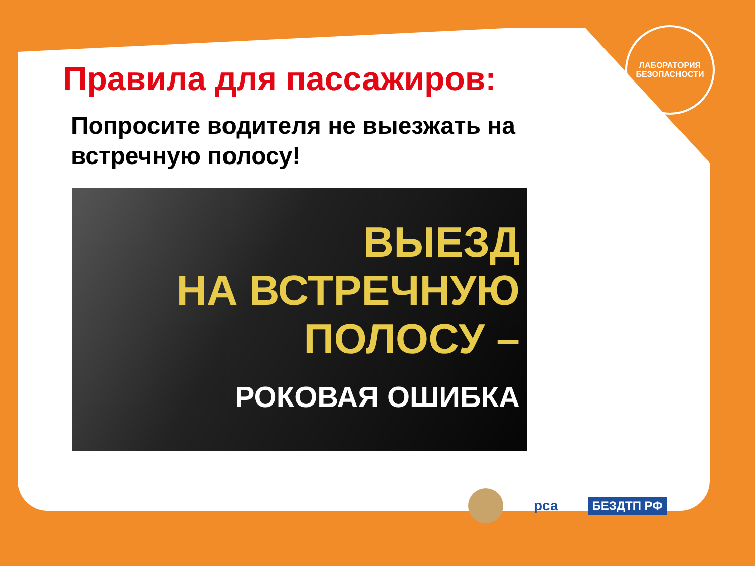ЛАБОРАТОРИЯ
БЕЗОПАСНОСТИ
Правила для пассажиров:
Попросите водителя не выезжать на встречную полосу!
ВЫЕЗД
НА ВСТРЕЧНУЮ
ПОЛОСУ –
РОКОВАЯ ОШИБКА
рса БЕЗДТП РФ